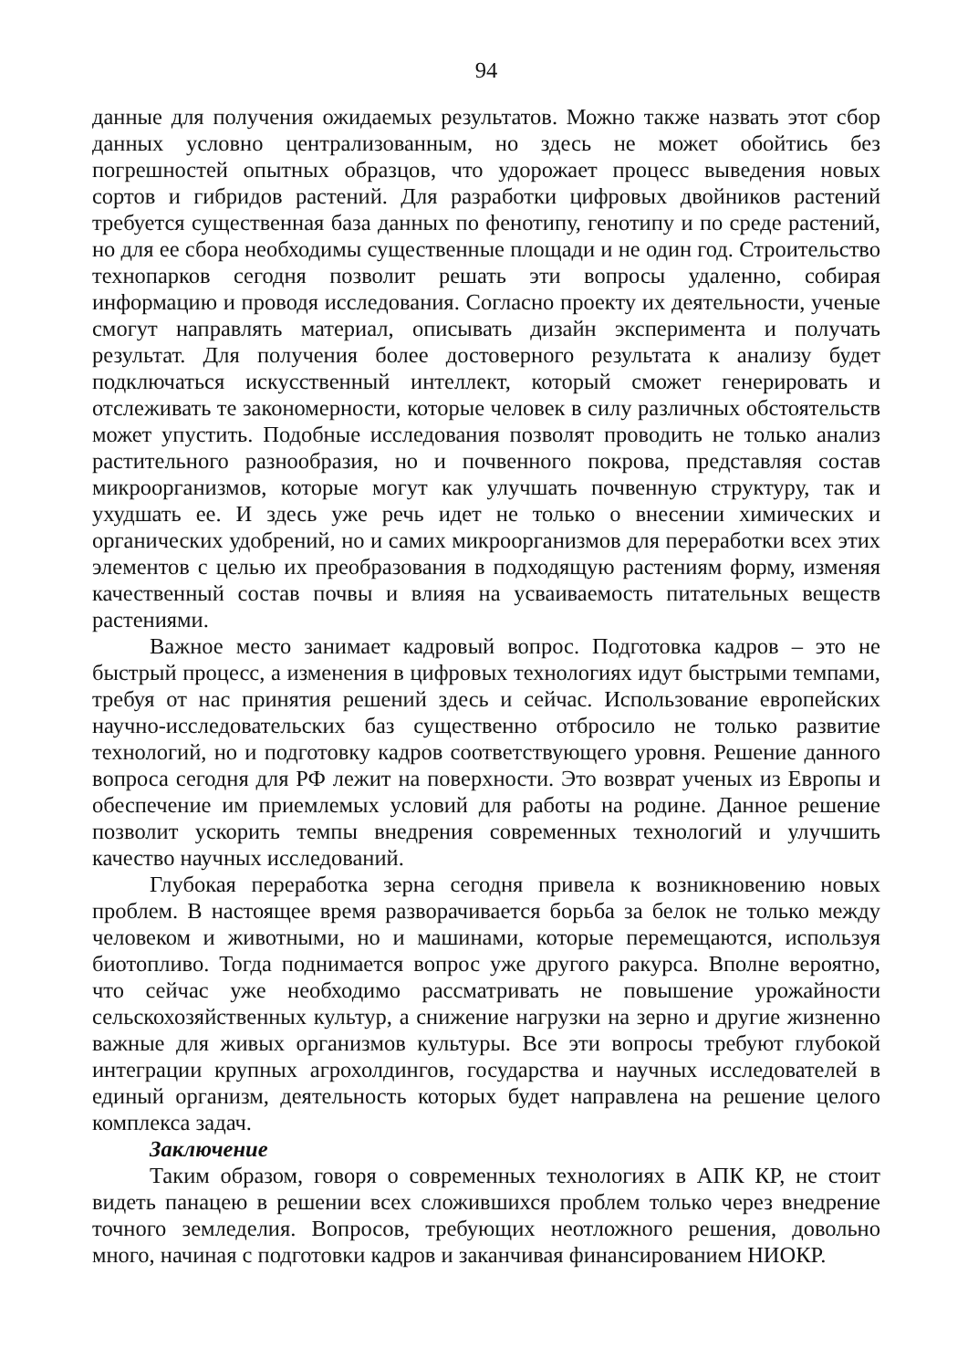94
данные для получения ожидаемых результатов. Можно также назвать этот сбор данных условно централизованным, но здесь не может обойтись без погрешностей опытных образцов, что удорожает процесс выведения новых сортов и гибридов растений. Для разработки цифровых двойников растений требуется существенная база данных по фенотипу, генотипу и по среде растений, но для ее сбора необходимы существенные площади и не один год. Строительство технопарков сегодня позволит решать эти вопросы удаленно, собирая информацию и проводя исследования. Согласно проекту их деятельности, ученые смогут направлять материал, описывать дизайн эксперимента и получать результат. Для получения более достоверного результата к анализу будет подключаться искусственный интеллект, который сможет генерировать и отслеживать те закономерности, которые человек в силу различных обстоятельств может упустить. Подобные исследования позволят проводить не только анализ растительного разнообразия, но и почвенного покрова, представляя состав микроорганизмов, которые могут как улучшать почвенную структуру, так и ухудшать ее. И здесь уже речь идет не только о внесении химических и органических удобрений, но и самих микроорганизмов для переработки всех этих элементов с целью их преобразования в подходящую растениям форму, изменяя качественный состав почвы и влияя на усваиваемость питательных веществ растениями.
Важное место занимает кадровый вопрос. Подготовка кадров – это не быстрый процесс, а изменения в цифровых технологиях идут быстрыми темпами, требуя от нас принятия решений здесь и сейчас. Использование европейских научно-исследовательских баз существенно отбросило не только развитие технологий, но и подготовку кадров соответствующего уровня. Решение данного вопроса сегодня для РФ лежит на поверхности. Это возврат ученых из Европы и обеспечение им приемлемых условий для работы на родине. Данное решение позволит ускорить темпы внедрения современных технологий и улучшить качество научных исследований.
Глубокая переработка зерна сегодня привела к возникновению новых проблем. В настоящее время разворачивается борьба за белок не только между человеком и животными, но и машинами, которые перемещаются, используя биотопливо. Тогда поднимается вопрос уже другого ракурса. Вполне вероятно, что сейчас уже необходимо рассматривать не повышение урожайности сельскохозяйственных культур, а снижение нагрузки на зерно и другие жизненно важные для живых организмов культуры. Все эти вопросы требуют глубокой интеграции крупных агрохолдингов, государства и научных исследователей в единый организм, деятельность которых будет направлена на решение целого комплекса задач.
Заключение
Таким образом, говоря о современных технологиях в АПК КР, не стоит видеть панацею в решении всех сложившихся проблем только через внедрение точного земледелия. Вопросов, требующих неотложного решения, довольно много, начиная с подготовки кадров и заканчивая финансированием НИОКР.